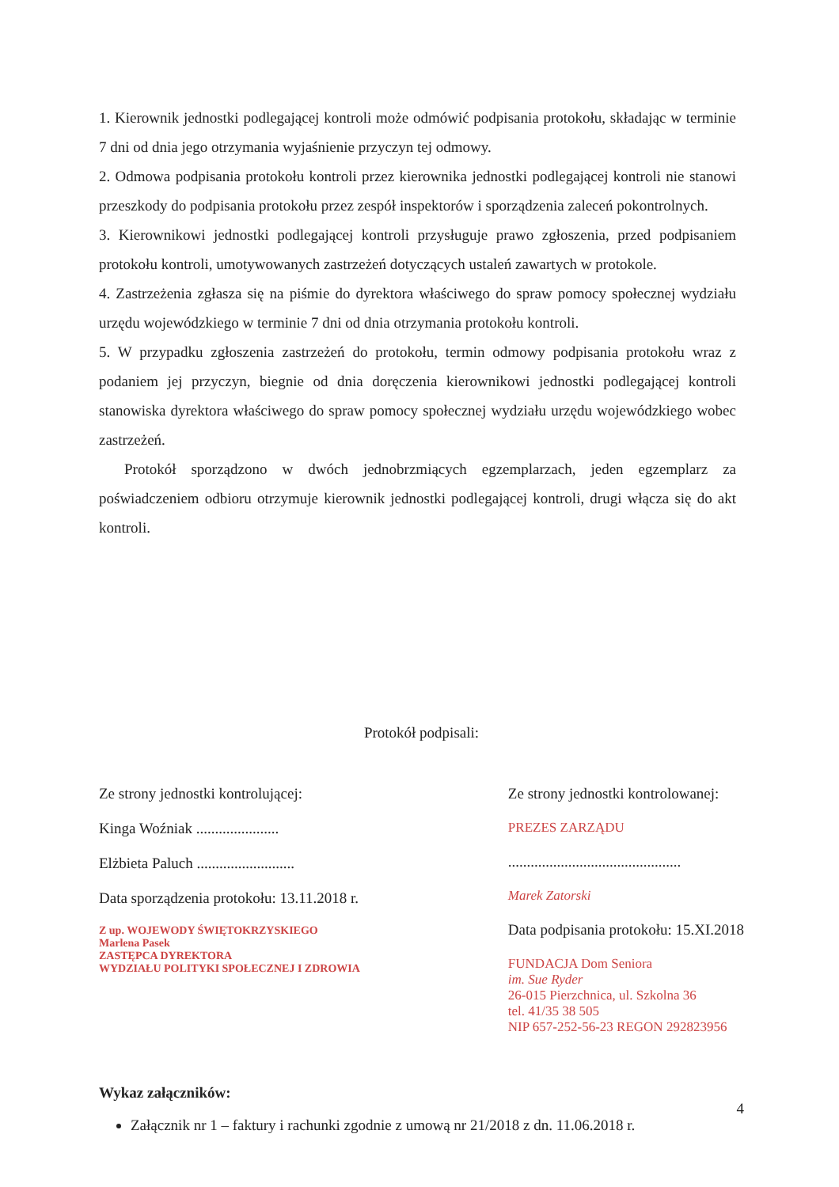1. Kierownik jednostki podlegającej kontroli może odmówić podpisania protokołu, składając w terminie 7 dni od dnia jego otrzymania wyjaśnienie przyczyn tej odmowy.
2. Odmowa podpisania protokołu kontroli przez kierownika jednostki podlegającej kontroli nie stanowi przeszkody do podpisania protokołu przez zespół inspektorów i sporządzenia zaleceń pokontrolnych.
3. Kierownikowi jednostki podlegającej kontroli przysługuje prawo zgłoszenia, przed podpisaniem protokołu kontroli, umotywowanych zastrzeżeń dotyczących ustaleń zawartych w protokole.
4. Zastrzeżenia zgłasza się na piśmie do dyrektora właściwego do spraw pomocy społecznej wydziału urzędu wojewódzkiego w terminie 7 dni od dnia otrzymania protokołu kontroli.
5. W przypadku zgłoszenia zastrzeżeń do protokołu, termin odmowy podpisania protokołu wraz z podaniem jej przyczyn, biegnie od dnia doręczenia kierownikowi jednostki podlegającej kontroli stanowiska dyrektora właściwego do spraw pomocy społecznej wydziału urzędu wojewódzkiego wobec zastrzeżeń.
Protokół sporządzono w dwóch jednobrzmiących egzemplarzach, jeden egzemplarz za poświadczeniem odbioru otrzymuje kierownik jednostki podlegającej kontroli, drugi włącza się do akt kontroli.
Protokół podpisali:
Ze strony jednostki kontrolującej:
Kinga Woźniak ......................
Elżbieta Paluch ..........................
Data sporządzenia protokołu: 13.11.2018 r.
Z up. WOJEWODY ŚWIĘTOKRZYSKIEGO
Marlena Pasek
ZASTĘPCA DYREKTORA
WYDZIAŁU POLITYKI SPOŁECZNEJ I ZDROWIA
Ze strony jednostki kontrolowanej:
PREZES ZARZĄDU
..............................................
Marek Zatorski
Data podpisania protokołu: 15.XI.2018
FUNDACJA Dom Seniora
im. Sue Ryder
26-015 Pierzchnica, ul. Szkolna 36
tel. 41/35 38 505
NIP 657-252-56-23 REGON 292823956
Wykaz załączników:
Załącznik nr 1 – faktury i rachunki zgodnie z umową nr 21/2018 z dn. 11.06.2018 r.
4